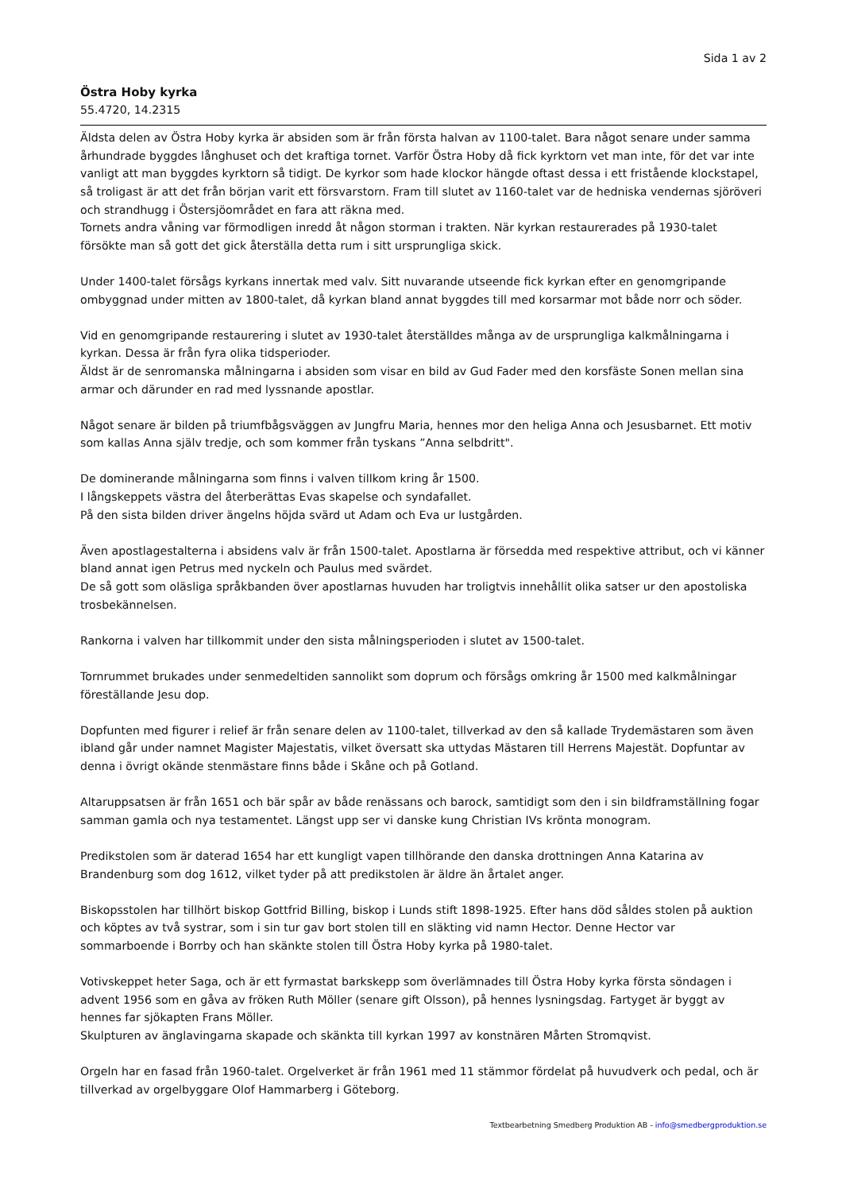Sida 1 av 2
Östra Hoby kyrka
55.4720, 14.2315
Äldsta delen av Östra Hoby kyrka är absiden som är från första halvan av 1100-talet. Bara något senare under samma århundrade byggdes långhuset och det kraftiga tornet. Varför Östra Hoby då fick kyrktorn vet man inte, för det var inte vanligt att man byggdes kyrktorn så tidigt. De kyrkor som hade klockor hängde oftast dessa i ett fristående klockstapel, så troligast är att det från början varit ett försvarstorn. Fram till slutet av 1160-talet var de hedniska vendernas sjöröveri och strandhugg i Östersjöområdet en fara att räkna med.
Tornets andra våning var förmodligen inredd åt någon storman i trakten. När kyrkan restaurerades på 1930-talet försökte man så gott det gick återställa detta rum i sitt ursprungliga skick.
Under 1400-talet försågs kyrkans innertak med valv. Sitt nuvarande utseende fick kyrkan efter en genomgripande ombyggnad under mitten av 1800-talet, då kyrkan bland annat byggdes till med korsarmar mot både norr och söder.
Vid en genomgripande restaurering i slutet av 1930-talet återställdes många av de ursprungliga kalkmålningarna i kyrkan. Dessa är från fyra olika tidsperioder.
Äldst är de senromanska målningarna i absiden som visar en bild av Gud Fader med den korsfäste Sonen mellan sina armar och därunder en rad med lyssnande apostlar.
Något senare är bilden på triumfbågsväggen av Jungfru Maria, hennes mor den heliga Anna och Jesusbarnet. Ett motiv som kallas Anna själv tredje, och som kommer från tyskans ”Anna selbdritt".
De dominerande målningarna som finns i valven tillkom kring år 1500.
I långskeppets västra del återberättas Evas skapelse och syndafallet.
På den sista bilden driver ängelns höjda svärd ut Adam och Eva ur lustgården.
Även apostlagestalterna i absidens valv är från 1500-talet. Apostlarna är försedda med respektive attribut, och vi känner bland annat igen Petrus med nyckeln och Paulus med svärdet.
De så gott som oläsliga språkbanden över apostlarnas huvuden har troligtvis innehållit olika satser ur den apostoliska trosbekännelsen.
Rankorna i valven har tillkommit under den sista målningsperioden i slutet av 1500-talet.
Tornrummet brukades under senmedeltiden sannolikt som doprum och försågs omkring år 1500 med kalkmålningar föreställande Jesu dop.
Dopfunten med figurer i relief är från senare delen av 1100-talet, tillverkad av den så kallade Trydemästaren som även ibland går under namnet Magister Majestatis, vilket översatt ska uttydas Mästaren till Herrens Majestät. Dopfuntar av denna i övrigt okände stenmästare finns både i Skåne och på Gotland.
Altaruppsatsen är från 1651 och bär spår av både renässans och barock, samtidigt som den i sin bildframställning fogar samman gamla och nya testamentet. Längst upp ser vi danske kung Christian IVs krönta monogram.
Predikstolen som är daterad 1654 har ett kungligt vapen tillhörande den danska drottningen Anna Katarina av Brandenburg som dog 1612, vilket tyder på att predikstolen är äldre än årtalet anger.
Biskopsstolen har tillhört biskop Gottfrid Billing, biskop i Lunds stift 1898-1925. Efter hans död såldes stolen på auktion och köptes av två systrar, som i sin tur gav bort stolen till en släkting vid namn Hector. Denne Hector var sommarboende i Borrby och han skänkte stolen till Östra Hoby kyrka på 1980-talet.
Votivskeppet heter Saga, och är ett fyrmastat barkskepp som överlämnades till Östra Hoby kyrka första söndagen i advent 1956 som en gåva av fröken Ruth Möller (senare gift Olsson), på hennes lysningsdag. Fartyget är byggt av hennes far sjökapten Frans Möller.
Skulpturen av änglavingarna skapade och skänkta till kyrkan 1997 av konstnären Mårten Stromqvist.
Orgeln har en fasad från 1960-talet. Orgelverket är från 1961 med 11 stämmor fördelat på huvudverk och pedal, och är tillverkad av orgelbyggare Olof Hammarberg i Göteborg.
Textbearbetning Smedberg Produktion AB - info@smedbergproduktion.se